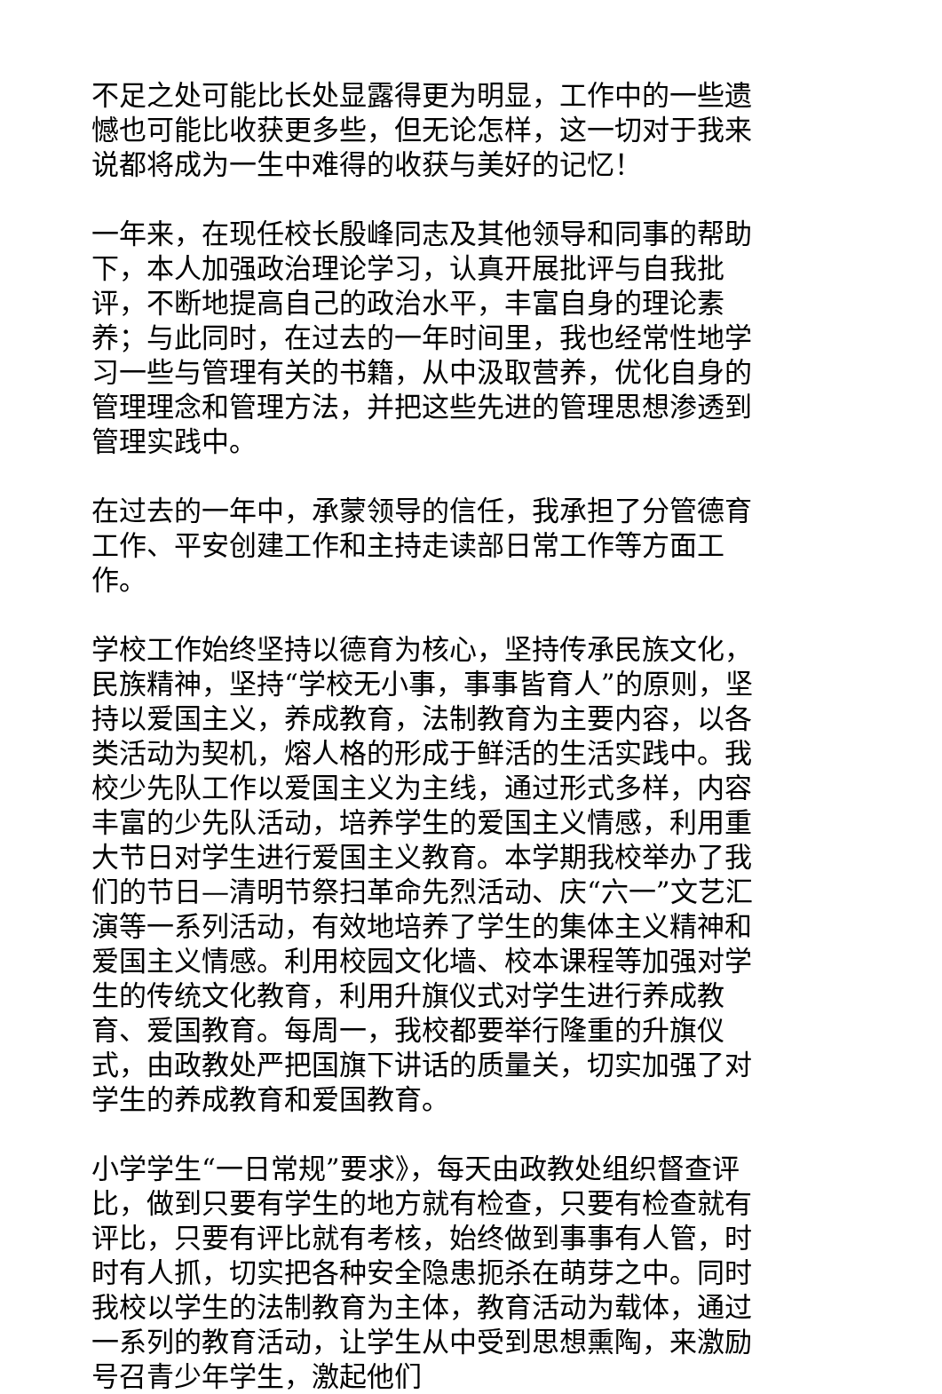不足之处可能比长处显露得更为明显，工作中的一些遗憾也可能比收获更多些，但无论怎样，这一切对于我来说都将成为一生中难得的收获与美好的记忆！
一年来，在现任校长殷峰同志及其他领导和同事的帮助下，本人加强政治理论学习，认真开展批评与自我批评，不断地提高自己的政治水平，丰富自身的理论素养；与此同时，在过去的一年时间里，我也经常性地学习一些与管理有关的书籍，从中汲取营养，优化自身的管理理念和管理方法，并把这些先进的管理思想渗透到管理实践中。
在过去的一年中，承蒙领导的信任，我承担了分管德育工作、平安创建工作和主持走读部日常工作等方面工作。
学校工作始终坚持以德育为核心，坚持传承民族文化，民族精神，坚持“学校无小事，事事皆育人”的原则，坚持以爱国主义，养成教育，法制教育为主要内容，以各类活动为契机，熔人格的形成于鲜活的生活实践中。我校少先队工作以爱国主义为主线，通过形式多样，内容丰富的少先队活动，培养学生的爱国主义情感，利用重大节日对学生进行爱国主义教育。本学期我校举办了我们的节日—清明节祭扫革命先烈活动、庆“六一”文艺汇演等一系列活动，有效地培养了学生的集体主义精神和爱国主义情感。利用校园文化墙、校本课程等加强对学生的传统文化教育，利用升旗仪式对学生进行养成教育、爱国教育。每周一，我校都要举行隆重的升旗仪式，由政教处严把国旗下讲话的质量关，切实加强了对学生的养成教育和爱国教育。
小学学生“一日常规”要求》，每天由政教处组织督查评比，做到只要有学生的地方就有检查，只要有检查就有评比，只要有评比就有考核，始终做到事事有人管，时时有人抓，切实把各种安全隐患扼杀在萌芽之中。同时我校以学生的法制教育为主体，教育活动为载体，通过一系列的教育活动，让学生从中受到思想熏陶，来激励号召青少年学生，激起他们